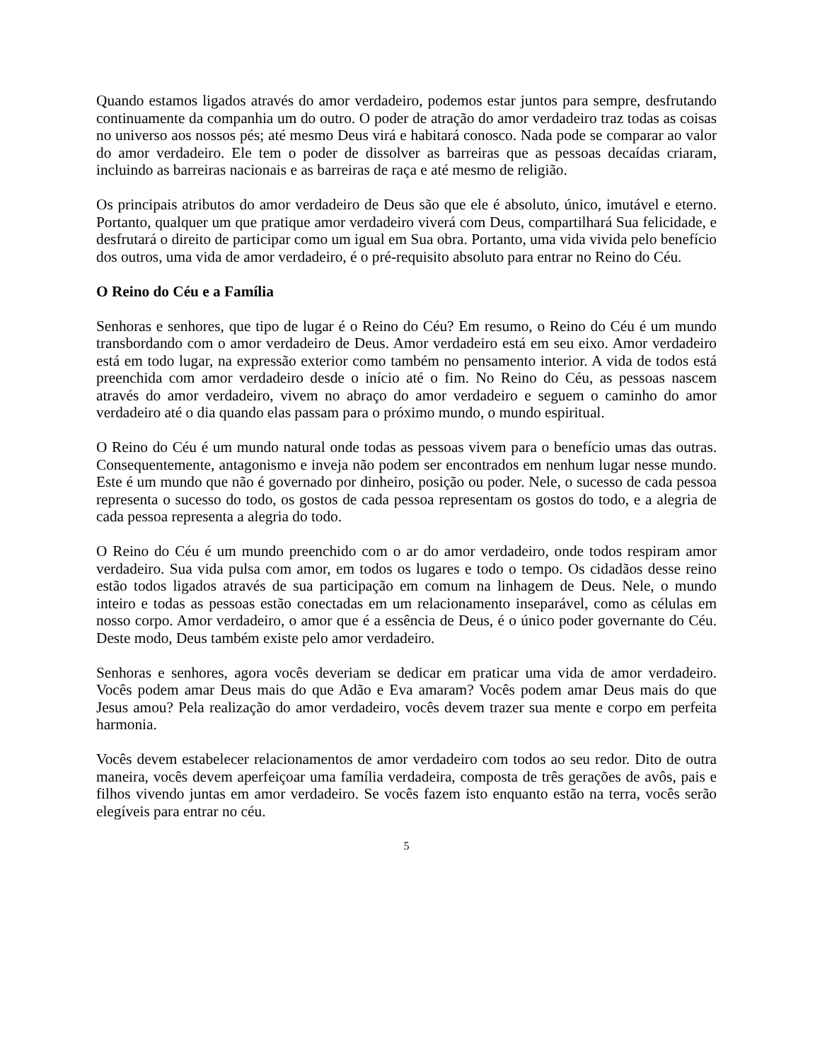Quando estamos ligados através do amor verdadeiro, podemos estar juntos para sempre, desfrutando continuamente da companhia um do outro. O poder de atração do amor verdadeiro traz todas as coisas no universo aos nossos pés; até mesmo Deus virá e habitará conosco. Nada pode se comparar ao valor do amor verdadeiro. Ele tem o poder de dissolver as barreiras que as pessoas decaídas criaram, incluindo as barreiras nacionais e as barreiras de raça e até mesmo de religião.
Os principais atributos do amor verdadeiro de Deus são que ele é absoluto, único, imutável e eterno. Portanto, qualquer um que pratique amor verdadeiro viverá com Deus, compartilhará Sua felicidade, e desfrutará o direito de participar como um igual em Sua obra. Portanto, uma vida vivida pelo benefício dos outros, uma vida de amor verdadeiro, é o pré-requisito absoluto para entrar no Reino do Céu.
O Reino do Céu e a Família
Senhoras e senhores, que tipo de lugar é o Reino do Céu? Em resumo, o Reino do Céu é um mundo transbordando com o amor verdadeiro de Deus. Amor verdadeiro está em seu eixo. Amor verdadeiro está em todo lugar, na expressão exterior como também no pensamento interior. A vida de todos está preenchida com amor verdadeiro desde o início até o fim. No Reino do Céu, as pessoas nascem através do amor verdadeiro, vivem no abraço do amor verdadeiro e seguem o caminho do amor verdadeiro até o dia quando elas passam para o próximo mundo, o mundo espiritual.
O Reino do Céu é um mundo natural onde todas as pessoas vivem para o benefício umas das outras. Consequentemente, antagonismo e inveja não podem ser encontrados em nenhum lugar nesse mundo. Este é um mundo que não é governado por dinheiro, posição ou poder. Nele, o sucesso de cada pessoa representa o sucesso do todo, os gostos de cada pessoa representam os gostos do todo, e a alegria de cada pessoa representa a alegria do todo.
O Reino do Céu é um mundo preenchido com o ar do amor verdadeiro, onde todos respiram amor verdadeiro. Sua vida pulsa com amor, em todos os lugares e todo o tempo. Os cidadãos desse reino estão todos ligados através de sua participação em comum na linhagem de Deus. Nele, o mundo inteiro e todas as pessoas estão conectadas em um relacionamento inseparável, como as células em nosso corpo. Amor verdadeiro, o amor que é a essência de Deus, é o único poder governante do Céu. Deste modo, Deus também existe pelo amor verdadeiro.
Senhoras e senhores, agora vocês deveriam se dedicar em praticar uma vida de amor verdadeiro. Vocês podem amar Deus mais do que Adão e Eva amaram? Vocês podem amar Deus mais do que Jesus amou? Pela realização do amor verdadeiro, vocês devem trazer sua mente e corpo em perfeita harmonia.
Vocês devem estabelecer relacionamentos de amor verdadeiro com todos ao seu redor. Dito de outra maneira, vocês devem aperfeiçoar uma família verdadeira, composta de três gerações de avôs, pais e filhos vivendo juntas em amor verdadeiro. Se vocês fazem isto enquanto estão na terra, vocês serão elegíveis para entrar no céu.
5